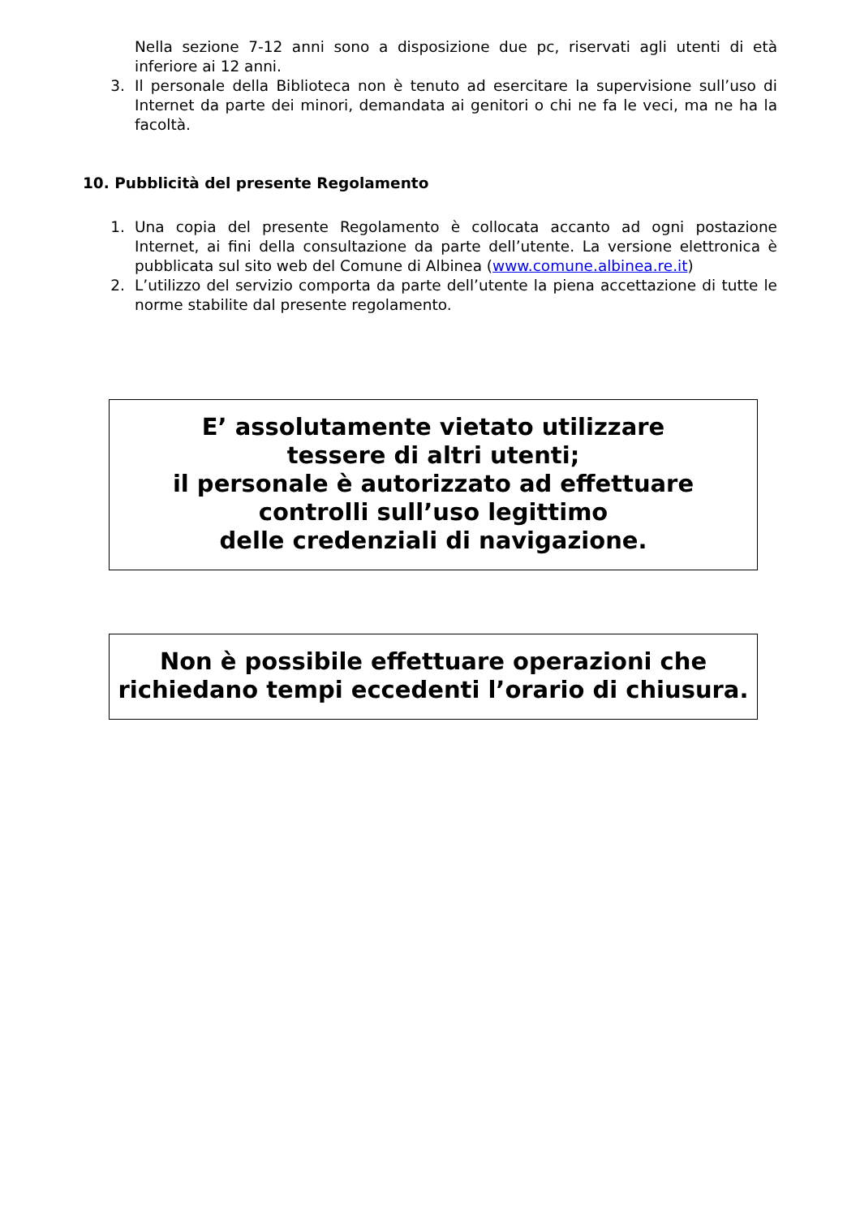Nella sezione 7-12 anni sono a disposizione due pc, riservati agli utenti di età inferiore ai 12 anni.
3. Il personale della Biblioteca non è tenuto ad esercitare la supervisione sull’uso di Internet da parte dei minori, demandata ai genitori o chi ne fa le veci, ma ne ha la facoltà.
10. Pubblicità del presente Regolamento
1. Una copia del presente Regolamento è collocata accanto ad ogni postazione Internet, ai fini della consultazione da parte dell’utente. La versione elettronica è pubblicata sul sito web del Comune di Albinea (www.comune.albinea.re.it)
2. L’utilizzo del servizio comporta da parte dell’utente la piena accettazione di tutte le norme stabilite dal presente regolamento.
E’ assolutamente vietato utilizzare
tessere di altri utenti;
il personale è autorizzato ad effettuare
controlli sull’uso legittimo
delle credenziali di navigazione.
Non è possibile effettuare operazioni che
richiedano tempi eccedenti l’orario di chiusura.